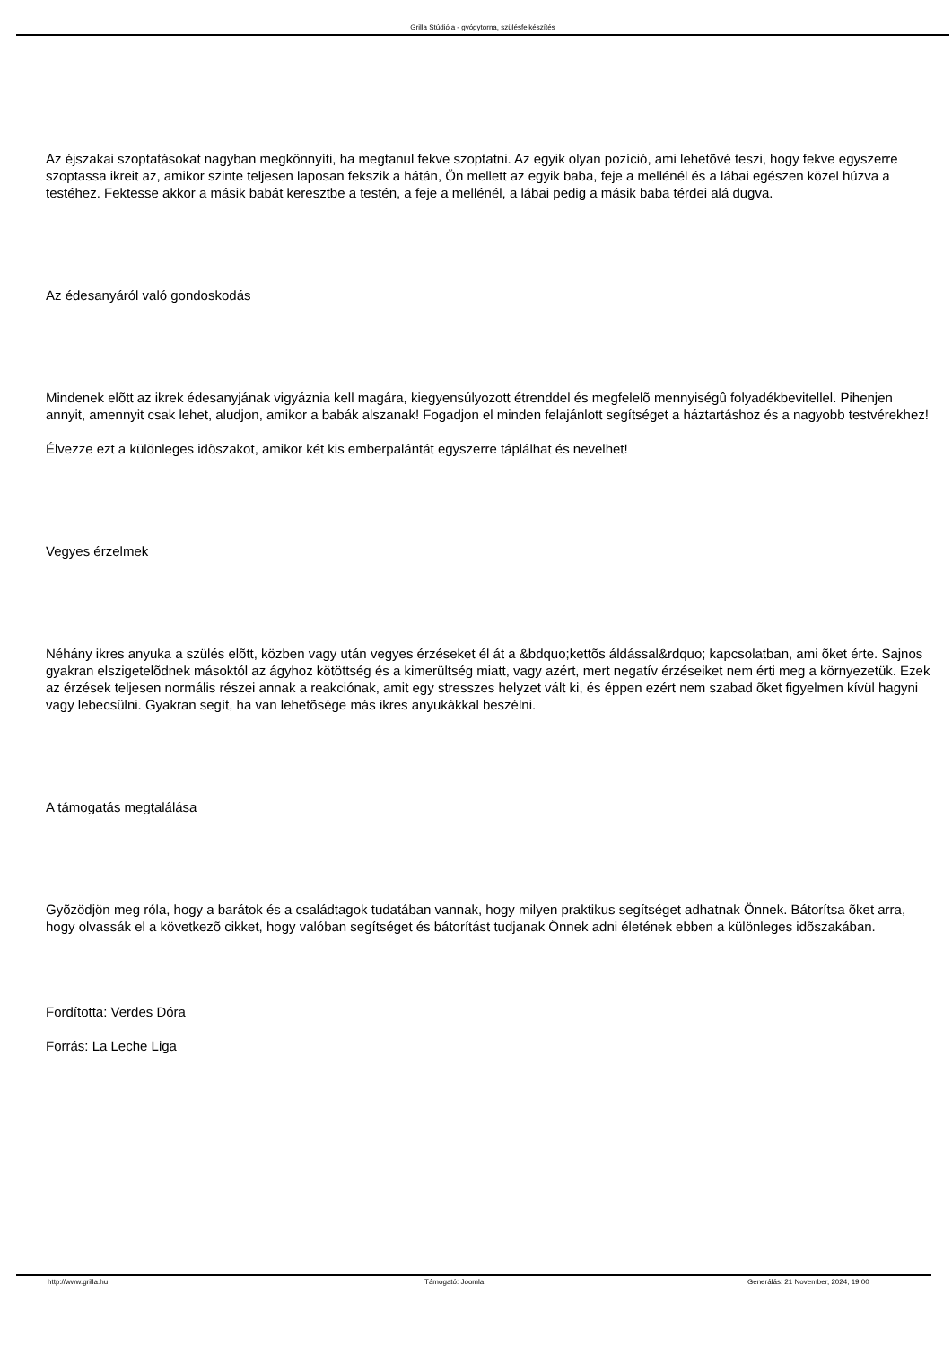Grilla Stúdiója - gyógytorna, szülésfelkészítés
Az éjszakai szoptatásokat nagyban megkönnyíti, ha megtanul fekve szoptatni. Az egyik olyan pozíció, ami lehetõvé teszi, hogy fekve egyszerre szoptassa ikreit az, amikor szinte teljesen laposan fekszik a hátán, Ön mellett az egyik baba, feje a mellénél és a lábai egészen közel húzva a testéhez. Fektesse akkor a másik babát keresztbe a testén, a feje a mellénél, a lábai pedig a másik baba térdei alá dugva.
Az édesanyáról való gondoskodás
Mindenek elõtt az ikrek édesanyjának vigyáznia kell magára, kiegyensúlyozott étrenddel és megfelelõ mennyiségû folyadékbevitellel. Pihenjen annyit, amennyit csak lehet, aludjon, amikor a babák alszanak! Fogadjon el minden felajánlott segítséget a háztartáshoz és a nagyobb testvérekhez!
Élvezze ezt a különleges idõszakot, amikor két kis emberpalántát egyszerre táplálhat és nevelhet!
Vegyes érzelmek
Néhány ikres anyuka a szülés elõtt, közben vagy után vegyes érzéseket él át a &bdquo;kettõs áldással&rdquo; kapcsolatban, ami õket érte. Sajnos gyakran elszigetelõdnek másoktól az ágyhoz kötöttség és a kimerültség miatt, vagy azért, mert negatív érzéseiket nem érti meg a környezetük. Ezek az érzések teljesen normális részei annak a reakciónak, amit egy stresszes helyzet vált ki, és éppen ezért nem szabad õket figyelmen kívül hagyni vagy lebecsülni. Gyakran segít, ha van lehetõsége más ikres anyukákkal beszélni.
A támogatás megtalálása
Gyõzödjön meg róla, hogy a barátok és a családtagok tudatában vannak, hogy milyen praktikus segítséget adhatnak Önnek. Bátorítsa õket arra, hogy olvassák el a következõ cikket, hogy valóban segítséget és bátorítást tudjanak Önnek adni életének ebben a különleges idõszakában.
Fordította: Verdes Dóra
Forrás: La Leche Liga
http://www.grilla.hu Támogató: Joomla! Generálás: 21 November, 2024, 19:00